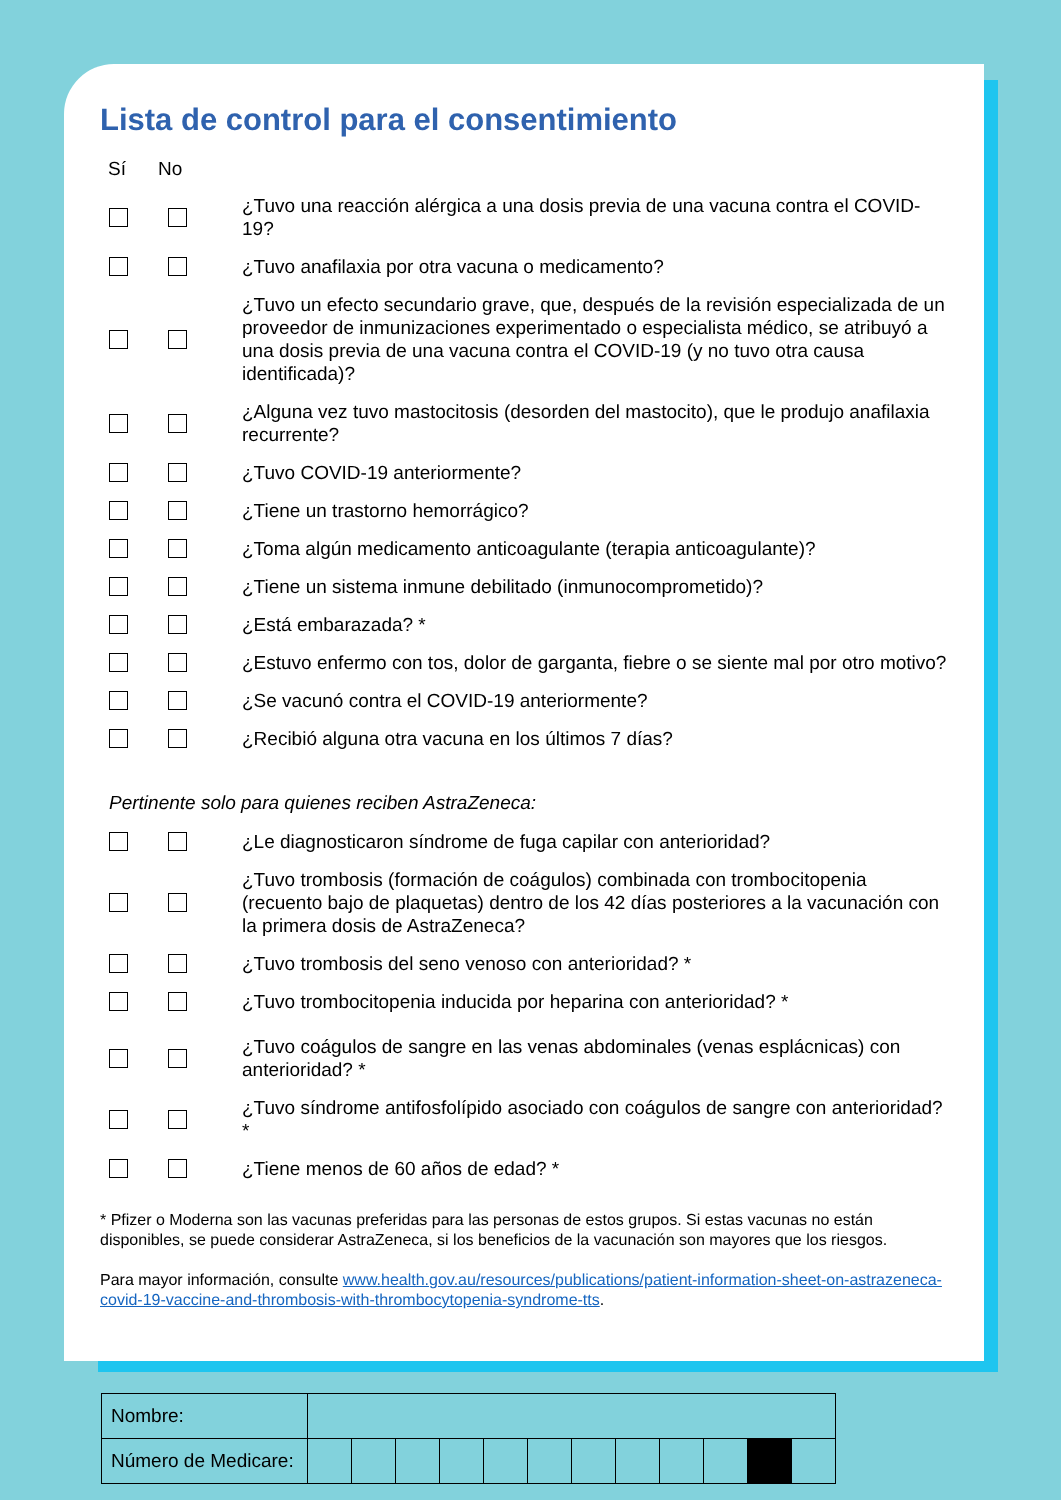Lista de control para el consentimiento
Sí No
¿Tuvo una reacción alérgica a una dosis previa de una vacuna contra el COVID-19?
¿Tuvo anafilaxia por otra vacuna o medicamento?
¿Tuvo un efecto secundario grave, que, después de la revisión especializada de un proveedor de inmunizaciones experimentado o especialista médico, se atribuyó a una dosis previa de una vacuna contra el COVID-19 (y no tuvo otra causa identificada)?
¿Alguna vez tuvo mastocitosis (desorden del mastocito), que le produjo anafilaxia recurrente?
¿Tuvo COVID-19 anteriormente?
¿Tiene un trastorno hemorrágico?
¿Toma algún medicamento anticoagulante (terapia anticoagulante)?
¿Tiene un sistema inmune debilitado (inmunocomprometido)?
¿Está embarazada? *
¿Estuvo enfermo con tos, dolor de garganta, fiebre o se siente mal por otro motivo?
¿Se vacunó contra el COVID-19 anteriormente?
¿Recibió alguna otra vacuna en los últimos 7 días?
Pertinente solo para quienes reciben AstraZeneca:
¿Le diagnosticaron síndrome de fuga capilar con anterioridad?
¿Tuvo trombosis (formación de coágulos) combinada con trombocitopenia (recuento bajo de plaquetas) dentro de los 42 días posteriores a la vacunación con la primera dosis de AstraZeneca?
¿Tuvo trombosis del seno venoso con anterioridad? *
¿Tuvo trombocitopenia inducida por heparina con anterioridad? *
¿Tuvo coágulos de sangre en las venas abdominales (venas esplácnicas) con anterioridad? *
¿Tuvo síndrome antifosfolípido asociado con coágulos de sangre con anterioridad? *
¿Tiene menos de 60 años de edad? *
* Pfizer o Moderna son las vacunas preferidas para las personas de estos grupos. Si estas vacunas no están disponibles, se puede considerar AstraZeneca, si los beneficios de la vacunación son mayores que los riesgos.
Para mayor información, consulte www.health.gov.au/resources/publications/patient-information-sheet-on-astrazeneca-covid-19-vaccine-and-thrombosis-with-thrombocytopenia-syndrome-tts.
| Nombre: | | | | | | | | | | | | |
| Número de Medicare: | | | | | | | | | | | | |